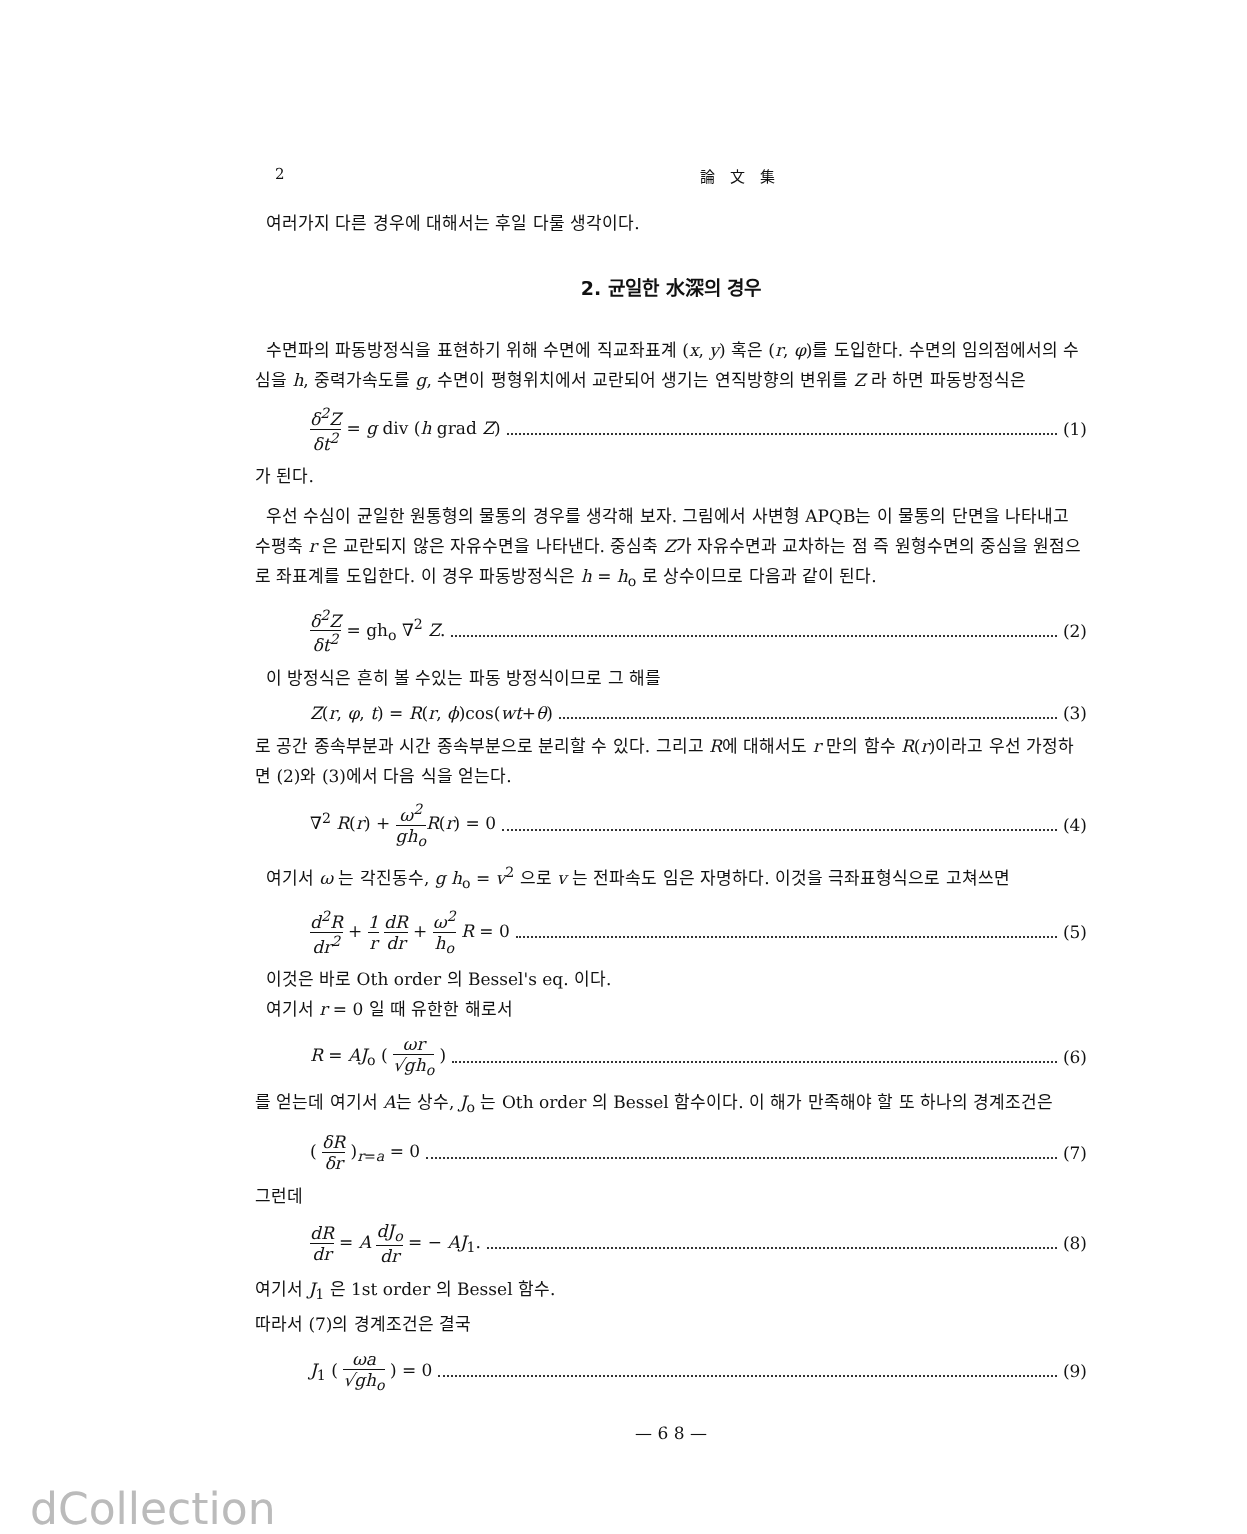2 論　文　集
여러가지 다른 경우에 대해서는 후일 다룰 생각이다.
2. 균일한 水深의 경우
수면파의 파동방정식을 표현하기 위해 수면에 직교좌표계 (x, y) 혹은 (r, φ)를 도입한다. 수면의 임의점에서의 수심을 h, 중력가속도를 g, 수면이 평형위치에서 교란되어 생기는 연직방향의 변위를 Z 라 하면 파동방정식은
δ<sup>2</sup>Z δt<sup>2</sup> = g div (h grad Z) (1)
가 된다.
우선 수심이 균일한 원통형의 물통의 경우를 생각해 보자. 그림에서 사변형 APQB는 이 물통의 단면을 나타내고 수평축 r 은 교란되지 않은 자유수면을 나타낸다. 중심축 Z가 자유수면과 교차하는 점 즉 원형수면의 중심을 원점으로 좌표계를 도입한다. 이 경우 파동방정식은 h = h<sub>o</sub> 로 상수이므로 다음과 같이 된다.
δ<sup>2</sup>Z δt<sup>2</sup> = gh<sub>o</sub> ∇<sup>2</sup> Z. (2)
이 방정식은 흔히 볼 수있는 파동 방정식이므로 그 해를
Z(r, φ, t) = R(r, ϕ)cos(wt+θ) (3)
로 공간 종속부분과 시간 종속부분으로 분리할 수 있다. 그리고 R에 대해서도 r 만의 함수 R(r)이라고 우선 가정하면 (2)와 (3)에서 다음 식을 얻는다.
∇<sup>2</sup> R(r) + ω<sup>2</sup> gh<sub>o</sub> R(r) = 0 (4)
여기서 ω 는 각진동수, g h<sub>o</sub> = v<sup>2</sup> 으로 v 는 전파속도 임은 자명하다. 이것을 극좌표형식으로 고쳐쓰면
d<sup>2</sup>R dr<sup>2</sup> + 1 r dR dr + ω<sup>2</sup> h<sub>o</sub> R = 0 (5)
이것은 바로 Oth order 의 Bessel's eq. 이다.
여기서 r = 0 일 때 유한한 해로서
R = AJ<sub>o</sub> ( ωr √gh<sub>o</sub> ) (6)
를 얻는데 여기서 A는 상수, J<sub>o</sub> 는 Oth order 의 Bessel 함수이다. 이 해가 만족해야 할 또 하나의 경계조건은
( δR δr )<sub>r=a</sub> = 0 (7)
그런데
dR dr = A dJ<sub>o</sub> dr = − AJ<sub>1</sub>. (8)
여기서 J<sub>1</sub> 은 1st order 의 Bessel 함수.
따라서 (7)의 경계조건은 결국
J<sub>1</sub> ( ωa √gh<sub>o</sub> ) = 0 (9)
— 6 8 —
dCollection